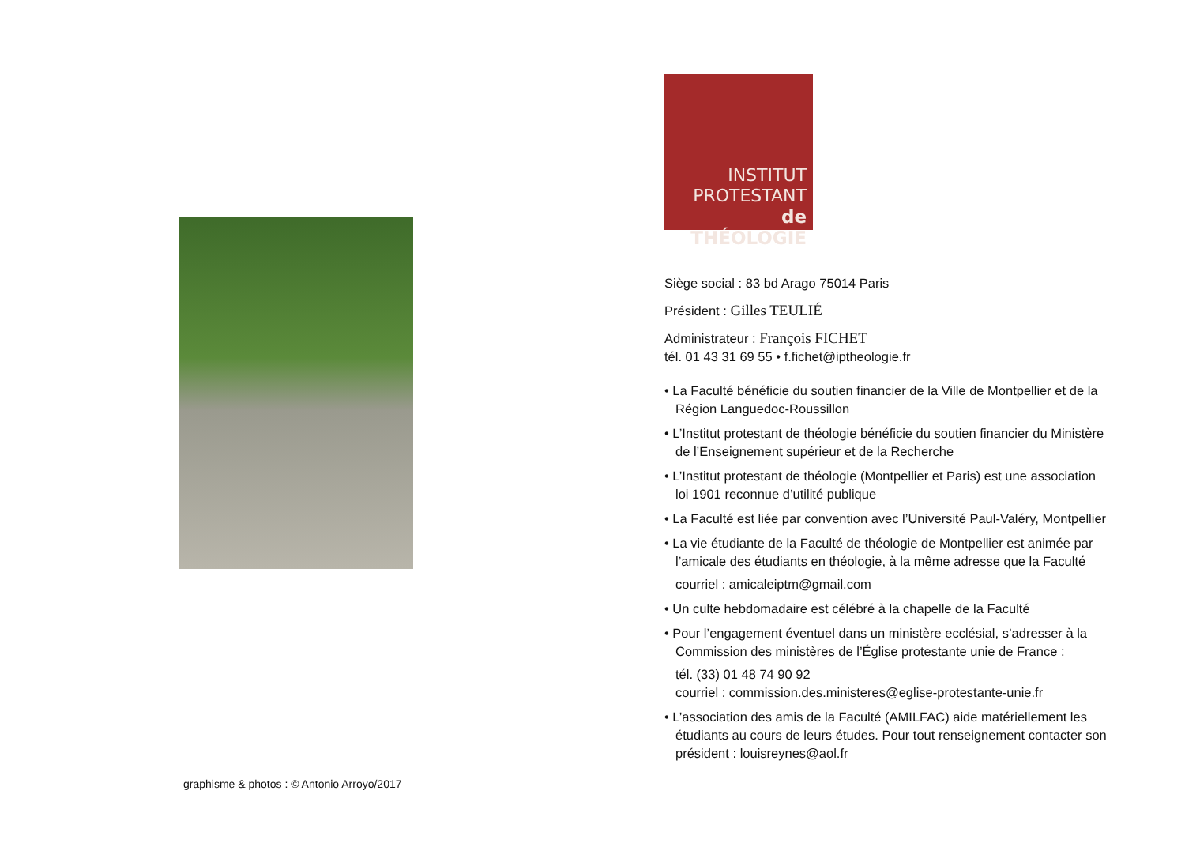graphisme & photos : © Antonio Arroyo/2017
INSTITUT
PROTESTANT
de THÉOLOGIE
Siège social : 83 bd Arago 75014 Paris
Président : Gilles TEULIÉ
Administrateur : François FICHET
tél. 01 43 31 69 55 • f.fichet@iptheologie.fr
• La Faculté bénéficie du soutien financier de la Ville de Montpellier et de la Région Languedoc-Roussillon
• L’Institut protestant de théologie bénéficie du soutien financier du Ministère de l’Enseignement supérieur et de la Recherche
• L’Institut protestant de théologie (Montpellier et Paris) est une association loi 1901 reconnue d’utilité publique
• La Faculté est liée par convention avec l’Université Paul-Valéry, Montpellier
• La vie étudiante de la Faculté de théologie de Montpellier est animée par l’amicale des étudiants en théologie, à la même adresse que la Faculté
courriel : amicaleiptm@gmail.com
• Un culte hebdomadaire est célébré à la chapelle de la Faculté
• Pour l’engagement éventuel dans un ministère ecclésial, s’adresser à la Commission des ministères de l’Église protestante unie de France :
tél. (33) 01 48 74 90 92
courriel : commission.des.ministeres@eglise-protestante-unie.fr
• L’association des amis de la Faculté (AMILFAC) aide matériellement les étudiants au cours de leurs études. Pour tout renseignement contacter son président : louisreynes@aol.fr